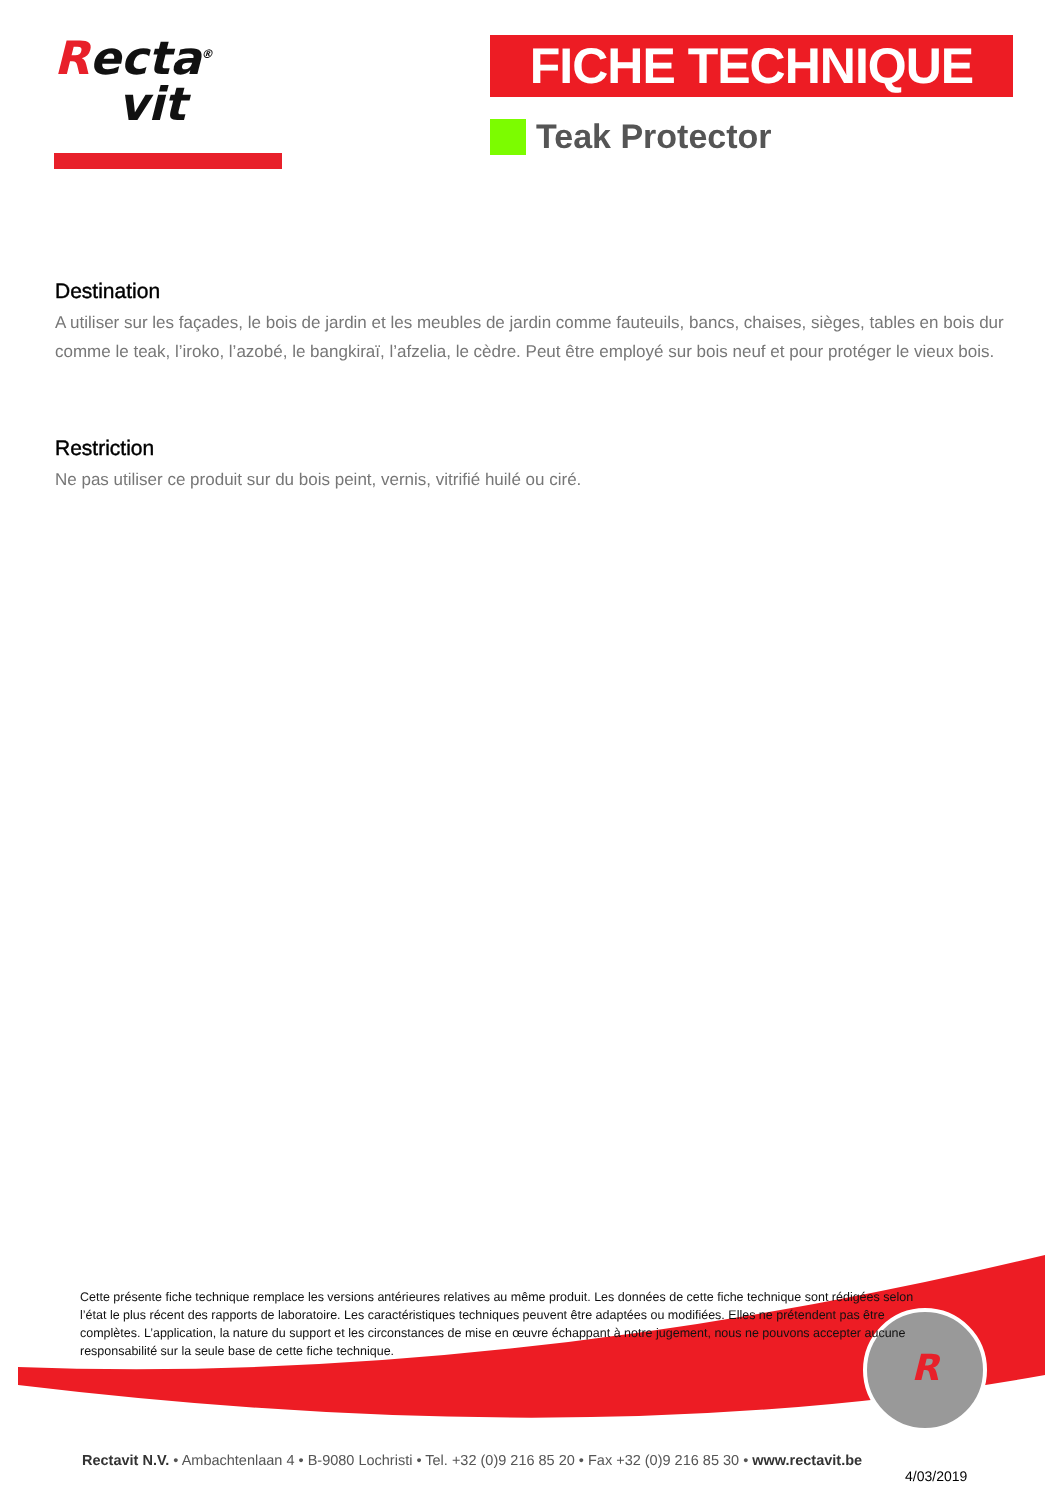Recta<sup>®</sup>
vit
FICHE TECHNIQUE
Teak Protector
Destination
A utiliser sur les façades, le bois de jardin et les meubles de jardin comme fauteuils, bancs, chaises, sièges, tables en bois dur comme le teak, l’iroko, l’azobé, le bangkiraï, l’afzelia, le cèdre. Peut être employé sur bois neuf et pour protéger le vieux bois.
Restriction
Ne pas utiliser ce produit sur du bois peint, vernis, vitrifié huilé ou ciré.
R
Cette présente fiche technique remplace les versions antérieures relatives au même produit. Les données de cette fiche technique sont rédigées selon l’état le plus récent des rapports de laboratoire. Les caractéristiques techniques peuvent être adaptées ou modifiées. Elles ne prétendent pas être complètes. L’application, la nature du support et les circonstances de mise en œuvre échappant à notre jugement, nous ne pouvons accepter aucune responsabilité sur la seule base de cette fiche technique.
Rectavit N.V. • Ambachtenlaan 4 • B-9080 Lochristi • Tel. +32 (0)9 216 85 20 • Fax +32 (0)9 216 85 30 • www.rectavit.be
4/03/2019